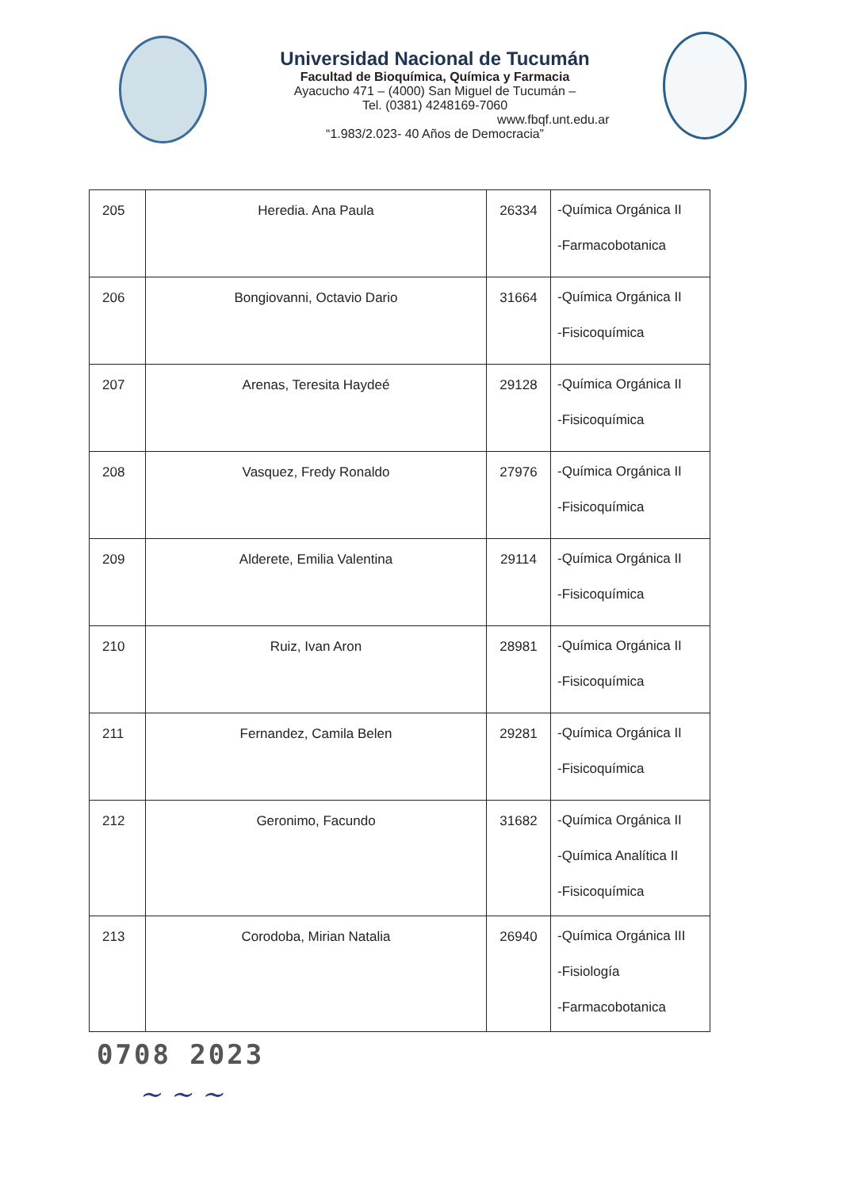Universidad Nacional de Tucumán
Facultad de Bioquímica, Química y Farmacia
Ayacucho 471 – (4000) San Miguel de Tucumán –
Tel. (0381) 4248169-7060
www.fbqf.unt.edu.ar
“1.983/2.023- 40 Años de Democracia”
| 205 | Heredia. Ana Paula | 26334 | -Química Orgánica II -Farmacobotanica |
| 206 | Bongiovanni, Octavio Dario | 31664 | -Química Orgánica II -Fisicoquímica |
| 207 | Arenas, Teresita Haydeé | 29128 | -Química Orgánica II -Fisicoquímica |
| 208 | Vasquez, Fredy Ronaldo | 27976 | -Química Orgánica II -Fisicoquímica |
| 209 | Alderete, Emilia Valentina | 29114 | -Química Orgánica II -Fisicoquímica |
| 210 | Ruiz, Ivan Aron | 28981 | -Química Orgánica II -Fisicoquímica |
| 211 | Fernandez, Camila Belen | 29281 | -Química Orgánica II -Fisicoquímica |
| 212 | Geronimo, Facundo | 31682 | -Química Orgánica II -Química Analítica II -Fisicoquímica |
| 213 | Corodoba, Mirian Natalia | 26940 | -Química Orgánica III -Fisiología -Farmacobotanica |
0708 2023
~ ~ ~